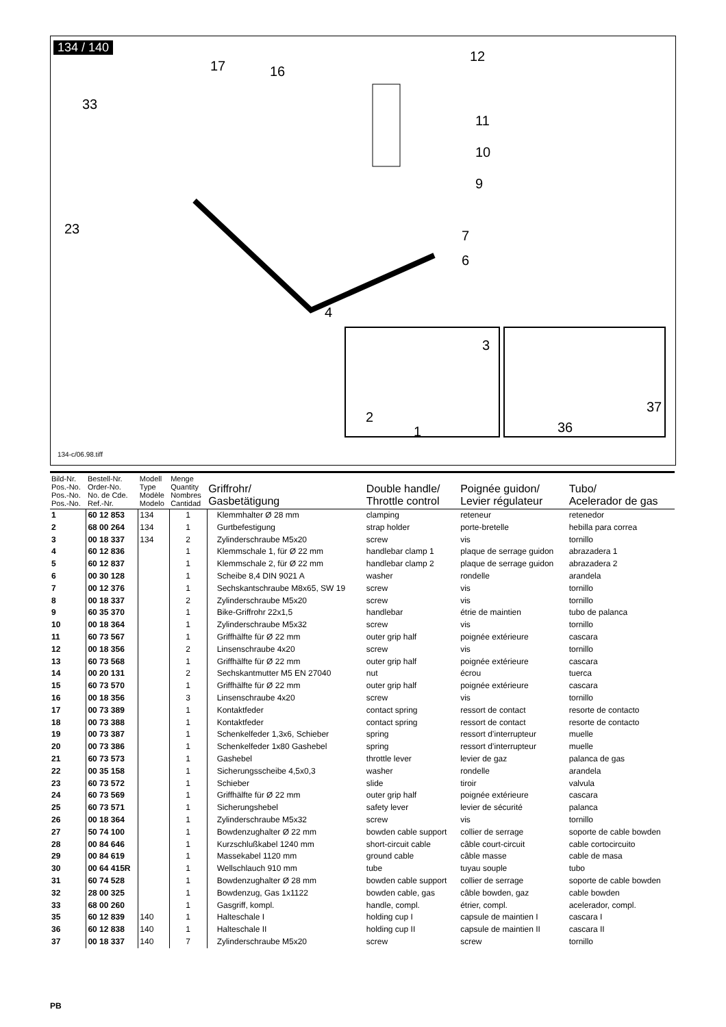134 / 140
12
16 17
33
11
10
9
23 7
6
4
3
37
2
1 36
134-c/06.98.tiff
| Bild-Nr. Pos.-No. Pos.-No. Pos.-No. | Bestell-Nr. Order-No. No. de Cde. Ref.-Nr. | Modell Type Modèle Modelo | Menge Quantity Nombres Cantidad | Griffrohr/ Gasbetätigung | Double handle/ Throttle control | Poignée guidon/ Levier régulateur | Tubo/ Acelerador de gas |
| --- | --- | --- | --- | --- | --- | --- | --- |
| 1 | 60 12 853 | 134 | 1 | Klemmhalter Ø 28 mm | clamping | reteneur | retenedor |
| 2 | 68 00 264 | 134 | 1 | Gurtbefestigung | strap holder | porte-bretelle | hebilla para correa |
| 3 | 00 18 337 | 134 | 2 | Zylinderschraube M5x20 | screw | vis | tornillo |
| 4 | 60 12 836 | | 1 | Klemmschale 1, für Ø 22 mm | handlebar clamp 1 | plaque de serrage guidon | abrazadera 1 |
| 5 | 60 12 837 | | 1 | Klemmschale 2, für Ø 22 mm | handlebar clamp 2 | plaque de serrage guidon | abrazadera 2 |
| 6 | 00 30 128 | | 1 | Scheibe 8,4 DIN 9021 A | washer | rondelle | arandela |
| 7 | 00 12 376 | | 1 | Sechskantschraube M8x65, SW 19 | screw | vis | tornillo |
| 8 | 00 18 337 | | 2 | Zylinderschraube M5x20 | screw | vis | tornillo |
| 9 | 60 35 370 | | 1 | Bike-Griffrohr 22x1,5 | handlebar | étrie de maintien | tubo de palanca |
| 10 | 00 18 364 | | 1 | Zylinderschraube M5x32 | screw | vis | tornillo |
| 11 | 60 73 567 | | 1 | Griffhälfte für Ø 22 mm | outer grip half | poignée extérieure | cascara |
| 12 | 00 18 356 | | 2 | Linsenschraube 4x20 | screw | vis | tornillo |
| 13 | 60 73 568 | | 1 | Griffhälfte für Ø 22 mm | outer grip half | poignée extérieure | cascara |
| 14 | 00 20 131 | | 2 | Sechskantmutter M5 EN 27040 | nut | écrou | tuerca |
| 15 | 60 73 570 | | 1 | Griffhälfte für Ø 22 mm | outer grip half | poignée extérieure | cascara |
| 16 | 00 18 356 | | 3 | Linsenschraube 4x20 | screw | vis | tornillo |
| 17 | 00 73 389 | | 1 | Kontaktfeder | contact spring | ressort de contact | resorte de contacto |
| 18 | 00 73 388 | | 1 | Kontaktfeder | contact spring | ressort de contact | resorte de contacto |
| 19 | 00 73 387 | | 1 | Schenkelfeder 1,3x6, Schieber | spring | ressort d’interrupteur | muelle |
| 20 | 00 73 386 | | 1 | Schenkelfeder 1x80 Gashebel | spring | ressort d’interrupteur | muelle |
| 21 | 60 73 573 | | 1 | Gashebel | throttle lever | levier de gaz | palanca de gas |
| 22 | 00 35 158 | | 1 | Sicherungsscheibe 4,5x0,3 | washer | rondelle | arandela |
| 23 | 60 73 572 | | 1 | Schieber | slide | tiroir | valvula |
| 24 | 60 73 569 | | 1 | Griffhälfte für Ø 22 mm | outer grip half | poignée extérieure | cascara |
| 25 | 60 73 571 | | 1 | Sicherungshebel | safety lever | levier de sécurité | palanca |
| 26 | 00 18 364 | | 1 | Zylinderschraube M5x32 | screw | vis | tornillo |
| 27 | 50 74 100 | | 1 | Bowdenzughalter Ø 22 mm | bowden cable support | collier de serrage | soporte de cable bowden |
| 28 | 00 84 646 | | 1 | Kurzschlußkabel 1240 mm | short-circuit cable | câble court-circuit | cable cortocircuito |
| 29 | 00 84 619 | | 1 | Massekabel 1120 mm | ground cable | câble masse | cable de masa |
| 30 | 00 64 415R | | 1 | Wellschlauch 910 mm | tube | tuyau souple | tubo |
| 31 | 60 74 528 | | 1 | Bowdenzughalter Ø 28 mm | bowden cable support | collier de serrage | soporte de cable bowden |
| 32 | 28 00 325 | | 1 | Bowdenzug, Gas 1x1122 | bowden cable, gas | câble bowden, gaz | cable bowden |
| 33 | 68 00 260 | | 1 | Gasgriff, kompl. | handle, compl. | étrier, compl. | acelerador, compl. |
| 35 | 60 12 839 | 140 | 1 | Halteschale I | holding cup I | capsule de maintien I | cascara I |
| 36 | 60 12 838 | 140 | 1 | Halteschale II | holding cup II | capsule de maintien II | cascara II |
| 37 | 00 18 337 | 140 | 7 | Zylinderschraube M5x20 | screw | screw | tornillo |
PB